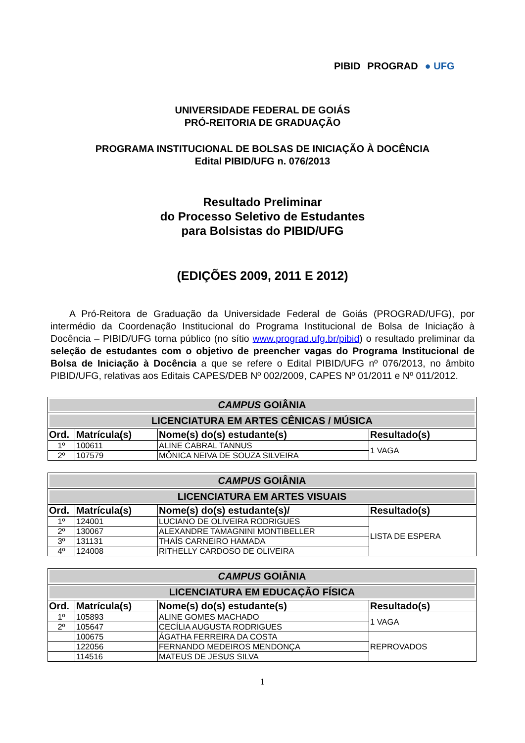PIBID PROGRAD ● UFG
UNIVERSIDADE FEDERAL DE GOIÁS
PRÓ-REITORIA DE GRADUAÇÃO
PROGRAMA INSTITUCIONAL DE BOLSAS DE INICIAÇÃO À DOCÊNCIA
Edital PIBID/UFG n. 076/2013
Resultado Preliminar
do Processo Seletivo de Estudantes
para Bolsistas do PIBID/UFG
(EDIÇÕES 2009, 2011 E 2012)
A Pró-Reitora de Graduação da Universidade Federal de Goiás (PROGRAD/UFG), por intermédio da Coordenação Institucional do Programa Institucional de Bolsa de Iniciação à Docência – PIBID/UFG torna público (no sítio www.prograd.ufg.br/pibid) o resultado preliminar da seleção de estudantes com o objetivo de preencher vagas do Programa Institucional de Bolsa de Iniciação à Docência a que se refere o Edital PIBID/UFG nº 076/2013, no âmbito PIBID/UFG, relativas aos Editais CAPES/DEB Nº 002/2009, CAPES Nº 01/2011 e Nº 011/2012.
| CAMPUS GOIÂNIA | | | |
| LICENCIATURA EM ARTES CÊNICAS / MÚSICA | | | |
| Ord. | Matrícula(s) | Nome(s) do(s) estudante(s) | Resultado(s) |
| 1º | 100611 | ALINE CABRAL TANNUS | 1 VAGA |
| 2º | 107579 | MÔNICA NEIVA DE SOUZA SILVEIRA | |
| CAMPUS GOIÂNIA | | | |
| LICENCIATURA EM ARTES VISUAIS | | | |
| Ord. | Matrícula(s) | Nome(s) do(s) estudante(s)/ | Resultado(s) |
| 1º | 124001 | LUCIANO DE OLIVEIRA RODRIGUES | LISTA DE ESPERA |
| 2º | 130067 | ALEXANDRE TAMAGNINI MONTIBELLER | |
| 3º | 131131 | THAÍS CARNEIRO HAMADA | |
| 4º | 124008 | RITHELLY CARDOSO DE OLIVEIRA | |
| CAMPUS GOIÂNIA | | | |
| LICENCIATURA EM EDUCAÇÃO FÍSICA | | | |
| Ord. | Matrícula(s) | Nome(s) do(s) estudante(s) | Resultado(s) |
| 1º | 105893 | ALINE GOMES MACHADO | 1 VAGA |
| 2º | 105647 | CECÍLIA AUGUSTA RODRIGUES | |
| | 100675 | ÁGATHA FERREIRA DA COSTA | REPROVADOS |
| | 122056 | FERNANDO MEDEIROS MENDONÇA | |
| | 114516 | MATEUS DE JESUS SILVA | |
1